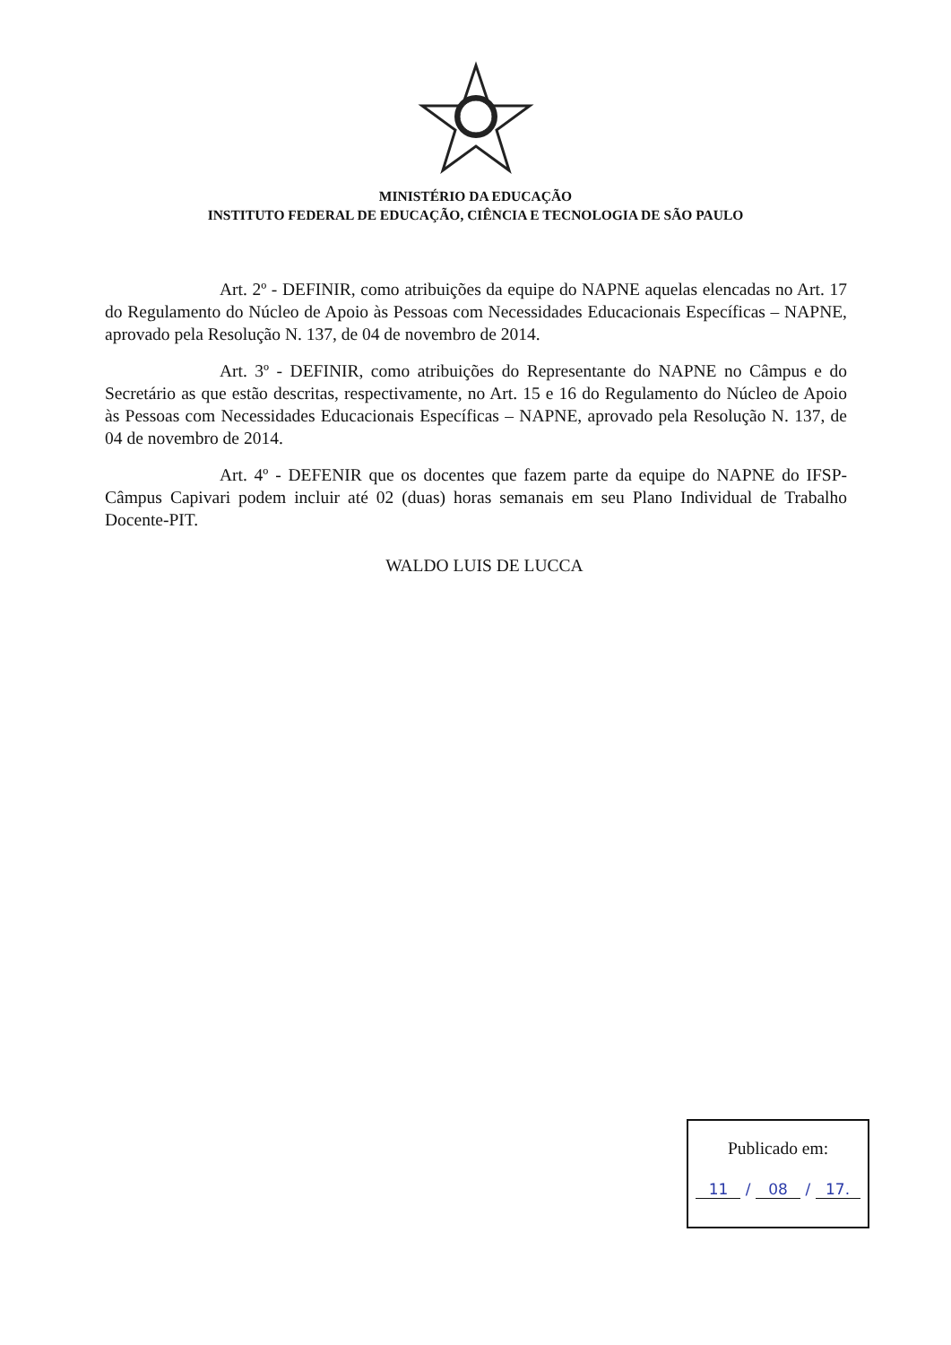MINISTÉRIO DA EDUCAÇÃO
INSTITUTO FEDERAL DE EDUCAÇÃO, CIÊNCIA E TECNOLOGIA DE SÃO PAULO
Art. 2º - DEFINIR, como atribuições da equipe do NAPNE aquelas elencadas no Art. 17 do Regulamento do Núcleo de Apoio às Pessoas com Necessidades Educacionais Específicas – NAPNE, aprovado pela Resolução N. 137, de 04 de novembro de 2014.
Art. 3º - DEFINIR, como atribuições do Representante do NAPNE no Câmpus e do Secretário as que estão descritas, respectivamente, no Art. 15 e 16 do Regulamento do Núcleo de Apoio às Pessoas com Necessidades Educacionais Específicas – NAPNE, aprovado pela Resolução N. 137, de 04 de novembro de 2014.
Art. 4º - DEFENIR que os docentes que fazem parte da equipe do NAPNE do IFSP-Câmpus Capivari podem incluir até 02 (duas) horas semanais em seu Plano Individual de Trabalho Docente-PIT.
WALDO LUIS DE LUCCA
Publicado em:
11 / 08 / 17.